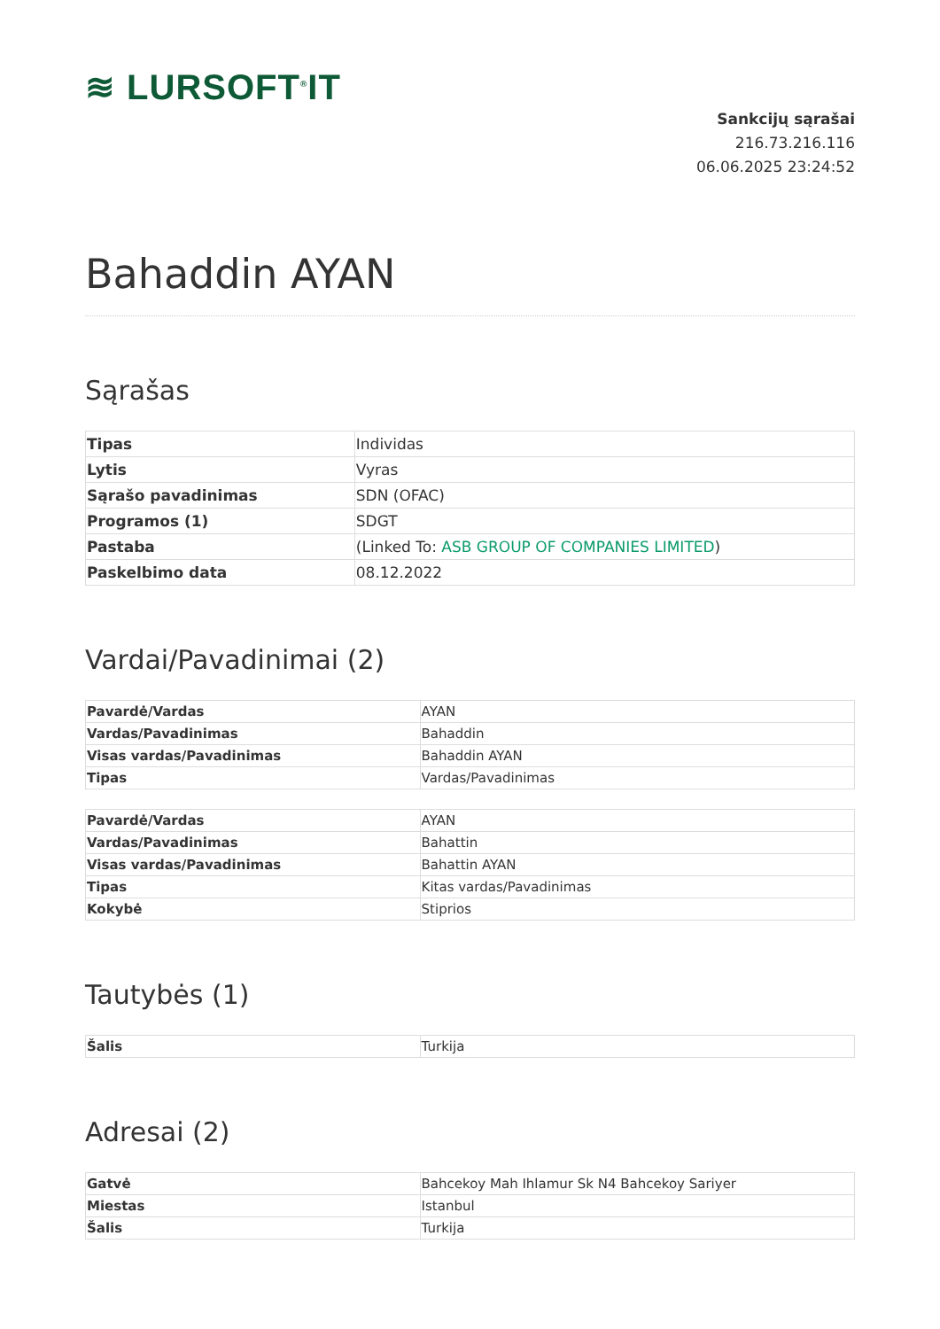≋ LURSOFT<sup>®</sup>IT
Sankcijų sąrašai
216.73.216.116
06.06.2025 23:24:52
Bahaddin AYAN
Sąrašas
| Tipas | Individas |
| Lytis | Vyras |
| Sąrašo pavadinimas | SDN (OFAC) |
| Programos (1) | SDGT |
| Pastaba | (Linked To: ASB GROUP OF COMPANIES LIMITED ) |
| Paskelbimo data | 08.12.2022 |
Vardai/Pavadinimai (2)
| Pavardė/Vardas | AYAN |
| Vardas/Pavadinimas | Bahaddin |
| Visas vardas/Pavadinimas | Bahaddin AYAN |
| Tipas | Vardas/Pavadinimas |
| Pavardė/Vardas | AYAN |
| Vardas/Pavadinimas | Bahattin |
| Visas vardas/Pavadinimas | Bahattin AYAN |
| Tipas | Kitas vardas/Pavadinimas |
| Kokybė | Stiprios |
Tautybės (1)
| Šalis | Turkija |
Adresai (2)
| Gatvė | Bahcekoy Mah Ihlamur Sk N4 Bahcekoy Sariyer |
| Miestas | Istanbul |
| Šalis | Turkija |